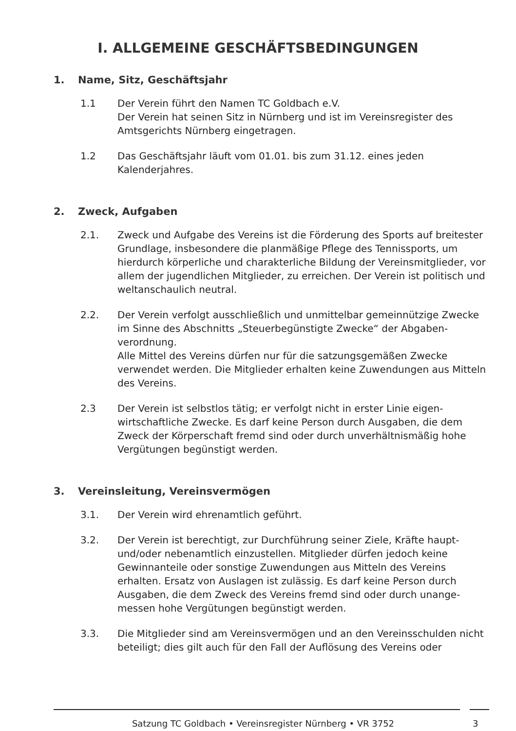I. ALLGEMEINE GESCHÄFTSBEDINGUNGEN
1. Name, Sitz, Geschäftsjahr
1.1 Der Verein führt den Namen TC Goldbach e.V.
Der Verein hat seinen Sitz in Nürnberg und ist im Vereinsregister des Amtsgerichts Nürnberg eingetragen.
1.2 Das Geschäftsjahr läuft vom 01.01. bis zum 31.12. eines jeden Kalenderjahres.
2. Zweck, Aufgaben
2.1. Zweck und Aufgabe des Vereins ist die Förderung des Sports auf breitester Grundlage, insbesondere die planmäßige Pflege des Tennissports, um hierdurch körperliche und charakterliche Bildung der Vereinsmitglieder, vor allem der jugendlichen Mitglieder, zu erreichen. Der Verein ist politisch und weltanschaulich neutral.
2.2. Der Verein verfolgt ausschließlich und unmittelbar gemeinnützige Zwecke im Sinne des Abschnitts „Steuerbegünstigte Zwecke“ der Abgaben-verordnung.
Alle Mittel des Vereins dürfen nur für die satzungsgemäßen Zwecke verwendet werden. Die Mitglieder erhalten keine Zuwendungen aus Mitteln des Vereins.
2.3 Der Verein ist selbstlos tätig; er verfolgt nicht in erster Linie eigen-wirtschaftliche Zwecke. Es darf keine Person durch Ausgaben, die dem Zweck der Körperschaft fremd sind oder durch unverhältnismäßig hohe Vergütungen begünstigt werden.
3. Vereinsleitung, Vereinsvermögen
3.1. Der Verein wird ehrenamtlich geführt.
3.2. Der Verein ist berechtigt, zur Durchführung seiner Ziele, Kräfte haupt- und/oder nebenamtlich einzustellen. Mitglieder dürfen jedoch keine Gewinnanteile oder sonstige Zuwendungen aus Mitteln des Vereins erhalten. Ersatz von Auslagen ist zulässig. Es darf keine Person durch Ausgaben, die dem Zweck des Vereins fremd sind oder durch unange-messen hohe Vergütungen begünstigt werden.
3.3. Die Mitglieder sind am Vereinsvermögen und an den Vereinsschulden nicht beteiligt; dies gilt auch für den Fall der Auflösung des Vereins oder
Satzung TC Goldbach • Vereinsregister Nürnberg • VR 3752 3